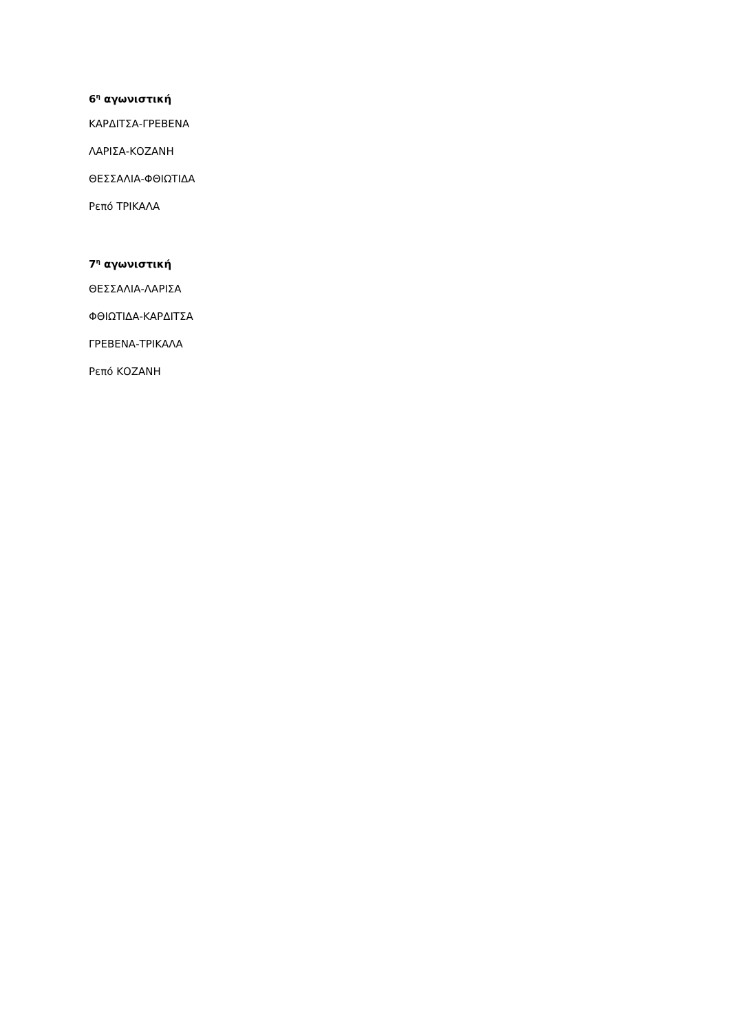6<sup>η</sup> αγωνιστική
ΚΑΡΔΙΤΣΑ-ΓΡΕΒΕΝΑ
ΛΑΡΙΣΑ-ΚΟΖΑΝΗ
ΘΕΣΣΑΛΙΑ-ΦΘΙΩΤΙΔΑ
Ρεπό ΤΡΙΚΑΛΑ
7<sup>η</sup> αγωνιστική
ΘΕΣΣΑΛΙΑ-ΛΑΡΙΣΑ
ΦΘΙΩΤΙΔΑ-ΚΑΡΔΙΤΣΑ
ΓΡΕΒΕΝΑ-ΤΡΙΚΑΛΑ
Ρεπό ΚΟΖΑΝΗ